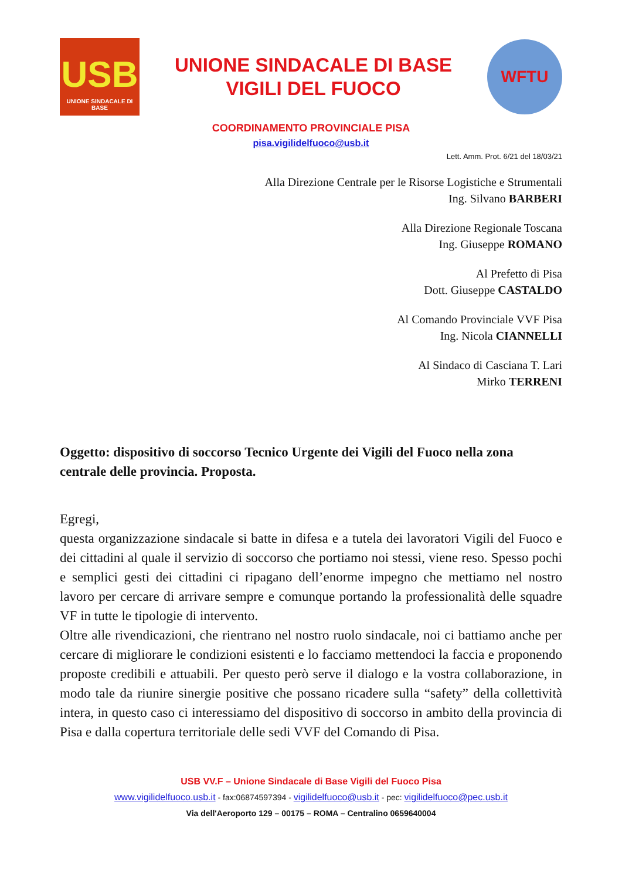USB
UNIONE SINDACALE DI BASE
UNIONE SINDACALE DI BASE
VIGILI DEL FUOCO
WFTU
COORDINAMENTO PROVINCIALE PISA
pisa.vigilidelfuoco@usb.it
Lett. Amm. Prot. 6/21 del 18/03/21
Alla Direzione Centrale per le Risorse Logistiche e Strumentali
Ing. Silvano BARBERI
Alla Direzione Regionale Toscana
Ing. Giuseppe ROMANO
Al Prefetto di Pisa
Dott. Giuseppe CASTALDO
Al Comando Provinciale VVF Pisa
Ing. Nicola CIANNELLI
Al Sindaco di Casciana T. Lari
Mirko TERRENI
Oggetto: dispositivo di soccorso Tecnico Urgente dei Vigili del Fuoco nella zona centrale delle provincia. Proposta.
Egregi,
questa organizzazione sindacale si batte in difesa e a tutela dei lavoratori Vigili del Fuoco e dei cittadini al quale il servizio di soccorso che portiamo noi stessi, viene reso. Spesso pochi e semplici gesti dei cittadini ci ripagano dell’enorme impegno che mettiamo nel nostro lavoro per cercare di arrivare sempre e comunque portando la professionalità delle squadre VF in tutte le tipologie di intervento.
Oltre alle rivendicazioni, che rientrano nel nostro ruolo sindacale, noi ci battiamo anche per cercare di migliorare le condizioni esistenti e lo facciamo mettendoci la faccia e proponendo proposte credibili e attuabili. Per questo però serve il dialogo e la vostra collaborazione, in modo tale da riunire sinergie positive che possano ricadere sulla “safety” della collettività intera, in questo caso ci interessiamo del dispositivo di soccorso in ambito della provincia di Pisa e dalla copertura territoriale delle sedi VVF del Comando di Pisa.
USB VV.F – Unione Sindacale di Base Vigili del Fuoco Pisa
www.vigilidelfuoco.usb.it - fax:06874597394 - vigilidelfuoco@usb.it - pec: vigilidelfuoco@pec.usb.it
Via dell'Aeroporto 129 – 00175 – ROMA – Centralino 0659640004